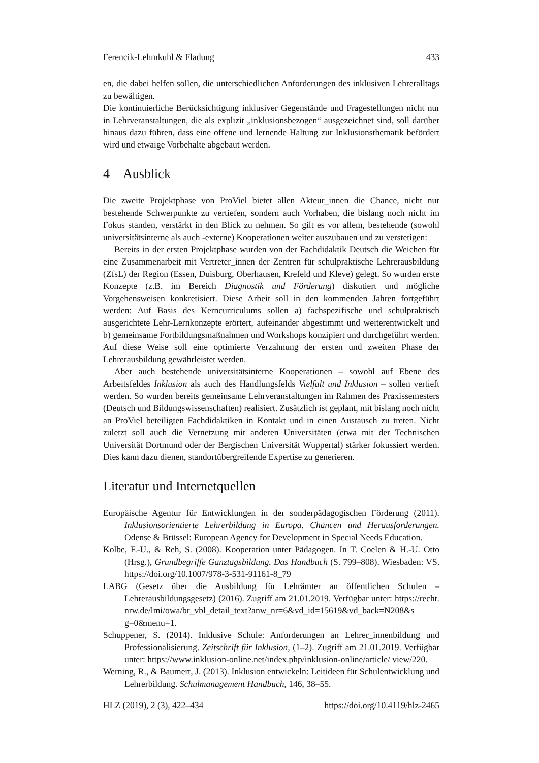Ferencik-Lehmkuhl & Fladung 433
en, die dabei helfen sollen, die unterschiedlichen Anforderungen des inklusiven Lehreralltags zu bewältigen.
Die kontinuierliche Berücksichtigung inklusiver Gegenstände und Fragestellungen nicht nur in Lehrveranstaltungen, die als explizit „inklusionsbezogen“ ausgezeichnet sind, soll darüber hinaus dazu führen, dass eine offene und lernende Haltung zur Inklusionsthematik befördert wird und etwaige Vorbehalte abgebaut werden.
4 Ausblick
Die zweite Projektphase von ProViel bietet allen Akteur_innen die Chance, nicht nur bestehende Schwerpunkte zu vertiefen, sondern auch Vorhaben, die bislang noch nicht im Fokus standen, verstärkt in den Blick zu nehmen. So gilt es vor allem, bestehende (sowohl universitätsinterne als auch -externe) Kooperationen weiter auszubauen und zu verstetigen:
Bereits in der ersten Projektphase wurden von der Fachdidaktik Deutsch die Weichen für eine Zusammenarbeit mit Vertreter_innen der Zentren für schulpraktische Lehrerausbildung (ZfsL) der Region (Essen, Duisburg, Oberhausen, Krefeld und Kleve) gelegt. So wurden erste Konzepte (z.B. im Bereich Diagnostik und Förderung) diskutiert und mögliche Vorgehensweisen konkretisiert. Diese Arbeit soll in den kommenden Jahren fortgeführt werden: Auf Basis des Kerncurriculums sollen a) fachspezifische und schulpraktisch ausgerichtete Lehr-Lernkonzepte erörtert, aufeinander abgestimmt und weiterentwickelt und b) gemeinsame Fortbildungsmaßnahmen und Workshops konzipiert und durchgeführt werden. Auf diese Weise soll eine optimierte Verzahnung der ersten und zweiten Phase der Lehrerausbildung gewährleistet werden.
Aber auch bestehende universitätsinterne Kooperationen – sowohl auf Ebene des Arbeitsfeldes Inklusion als auch des Handlungsfelds Vielfalt und Inklusion – sollen vertieft werden. So wurden bereits gemeinsame Lehrveranstaltungen im Rahmen des Praxissemesters (Deutsch und Bildungswissenschaften) realisiert. Zusätzlich ist geplant, mit bislang noch nicht an ProViel beteiligten Fachdidaktiken in Kontakt und in einen Austausch zu treten. Nicht zuletzt soll auch die Vernetzung mit anderen Universitäten (etwa mit der Technischen Universität Dortmund oder der Bergischen Universität Wuppertal) stärker fokussiert werden. Dies kann dazu dienen, standortübergreifende Expertise zu generieren.
Literatur und Internetquellen
Europäische Agentur für Entwicklungen in der sonderpädagogischen Förderung (2011). Inklusionsorientierte Lehrerbildung in Europa. Chancen und Herausforderungen. Odense & Brüssel: European Agency for Development in Special Needs Education.
Kolbe, F.-U., & Reh, S. (2008). Kooperation unter Pädagogen. In T. Coelen & H.-U. Otto (Hrsg.), Grundbegriffe Ganztagsbildung. Das Handbuch (S. 799–808). Wiesbaden: VS. https://doi.org/10.1007/978-3-531-91161-8_79
LABG (Gesetz über die Ausbildung für Lehrämter an öffentlichen Schulen – Lehrerausbildungsgesetz) (2016). Zugriff am 21.01.2019. Verfügbar unter: https://recht. nrw.de/lmi/owa/br_vbl_detail_text?anw_nr=6&vd_id=15619&vd_back=N208&s g=0&menu=1.
Schuppener, S. (2014). Inklusive Schule: Anforderungen an Lehrer_innenbildung und Professionalisierung. Zeitschrift für Inklusion, (1–2). Zugriff am 21.01.2019. Verfügbar unter: https://www.inklusion-online.net/index.php/inklusion-online/article/ view/220.
Werning, R., & Baumert, J. (2013). Inklusion entwickeln: Leitideen für Schulentwicklung und Lehrerbildung. Schulmanagement Handbuch, 146, 38–55.
HLZ (2019), 2 (3), 422–434 https://doi.org/10.4119/hlz-2465